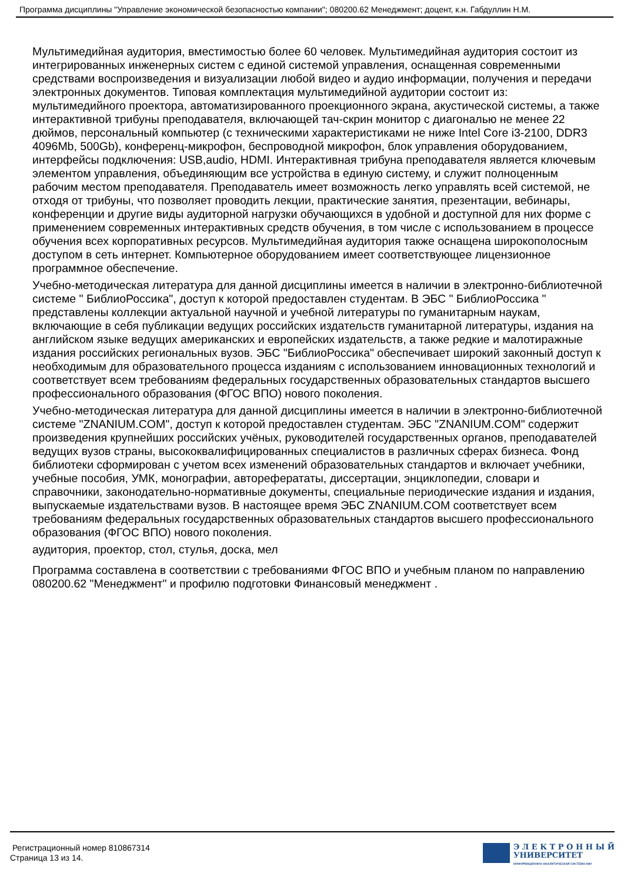Программа дисциплины "Управление экономической безопасностью компании"; 080200.62 Менеджмент; доцент, к.н. Габдуллин Н.М.
Мультимедийная аудитория, вместимостью более 60 человек. Мультимедийная аудитория состоит из интегрированных инженерных систем с единой системой управления, оснащенная современными средствами воспроизведения и визуализации любой видео и аудио информации, получения и передачи электронных документов. Типовая комплектация мультимедийной аудитории состоит из: мультимедийного проектора, автоматизированного проекционного экрана, акустической системы, а также интерактивной трибуны преподавателя, включающей тач-скрин монитор с диагональю не менее 22 дюймов, персональный компьютер (с техническими характеристиками не ниже Intel Core i3-2100, DDR3 4096Mb, 500Gb), конференц-микрофон, беспроводной микрофон, блок управления оборудованием, интерфейсы подключения: USB,audio, HDMI. Интерактивная трибуна преподавателя является ключевым элементом управления, объединяющим все устройства в единую систему, и служит полноценным рабочим местом преподавателя. Преподаватель имеет возможность легко управлять всей системой, не отходя от трибуны, что позволяет проводить лекции, практические занятия, презентации, вебинары, конференции и другие виды аудиторной нагрузки обучающихся в удобной и доступной для них форме с применением современных интерактивных средств обучения, в том числе с использованием в процессе обучения всех корпоративных ресурсов. Мультимедийная аудитория также оснащена широкополосным доступом в сеть интернет. Компьютерное оборудованием имеет соответствующее лицензионное программное обеспечение.
Учебно-методическая литература для данной дисциплины имеется в наличии в электронно-библиотечной системе " БиблиоРоссика", доступ к которой предоставлен студентам. В ЭБС " БиблиоРоссика " представлены коллекции актуальной научной и учебной литературы по гуманитарным наукам, включающие в себя публикации ведущих российских издательств гуманитарной литературы, издания на английском языке ведущих американских и европейских издательств, а также редкие и малотиражные издания российских региональных вузов. ЭБС "БиблиоРоссика" обеспечивает широкий законный доступ к необходимым для образовательного процесса изданиям с использованием инновационных технологий и соответствует всем требованиям федеральных государственных образовательных стандартов высшего профессионального образования (ФГОС ВПО) нового поколения.
Учебно-методическая литература для данной дисциплины имеется в наличии в электронно-библиотечной системе "ZNANIUM.COM", доступ к которой предоставлен студентам. ЭБС "ZNANIUM.COM" содержит произведения крупнейших российских учёных, руководителей государственных органов, преподавателей ведущих вузов страны, высококвалифицированных специалистов в различных сферах бизнеса. Фонд библиотеки сформирован с учетом всех изменений образовательных стандартов и включает учебники, учебные пособия, УМК, монографии, автореферататы, диссертации, энциклопедии, словари и справочники, законодательно-нормативные документы, специальные периодические издания и издания, выпускаемые издательствами вузов. В настоящее время ЭБС ZNANIUM.COM соответствует всем требованиям федеральных государственных образовательных стандартов высшего профессионального образования (ФГОС ВПО) нового поколения.
аудитория, проектор, стол, стулья, доска, мел
Программа составлена в соответствии с требованиями ФГОС ВПО и учебным планом по направлению 080200.62 "Менеджмент" и профилю подготовки Финансовый менеджмент .
Регистрационный номер 810867314
Страница 13 из 14.
Э Л Е К Т Р О Н Н Ы Й
УНИВЕРСИТЕТ
ИНФОРМАЦИОННО-АНАЛИТИЧЕСКАЯ СИСТЕМА КФУ